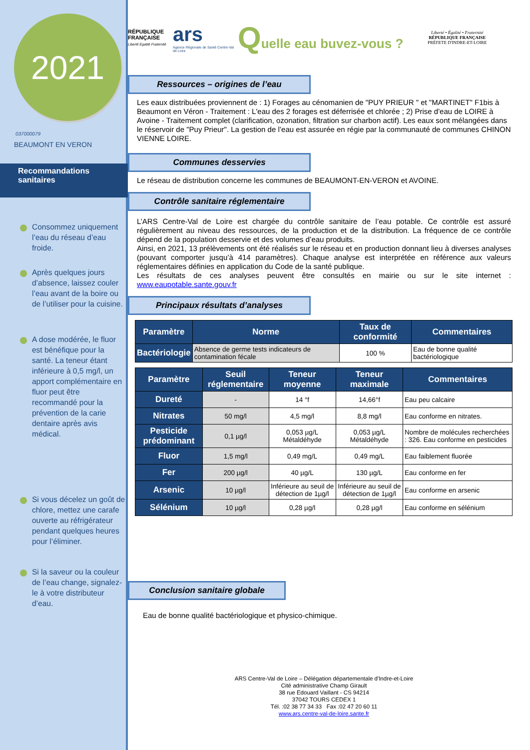2021
037000079
BEAUMONT EN VERON
Recommandations sanitaires
Consommez uniquement l’eau du réseau d’eau froide.
Après quelques jours d’absence, laissez couler l’eau avant de la boire ou de l’utiliser pour la cuisine.
A dose modérée, le fluor est bénéfique pour la santé. La teneur étant inférieure à 0,5 mg/l, un apport complémentaire en fluor peut être recommandé pour la prévention de la carie dentaire après avis médical.
Si vous décelez un goût de chlore, mettez une carafe ouverte au réfrigérateur pendant quelques heures pour l’éliminer.
Si la saveur ou la couleur de l’eau change, signalez-le à votre distributeur d’eau.
RÉPUBLIQUE FRANÇAISE
Liberté Égalité Fraternité
ars
Agence Régionale de Santé Centre-Val de Loire
Quelle eau buvez-vous ?
Liberté • Égalité • Fraternité
RÉPUBLIQUE FRANÇAISE
PRÉFETE D'INDRE-ET-LOIRE
Ressources – origines de l’eau
Les eaux distribuées proviennent de : 1) Forages au cénomanien de "PUY PRIEUR " et "MARTINET" F1bis à Beaumont en Véron - Traitement : L'eau des 2 forages est déferrisée et chlorée ; 2) Prise d'eau de LOIRE à Avoine - Traitement complet (clarification, ozonation, filtration sur charbon actif). Les eaux sont mélangées dans le réservoir de "Puy Prieur". La gestion de l’eau est assurée en régie par la communauté de communes CHINON VIENNE LOIRE.
Communes desservies
Le réseau de distribution concerne les communes de BEAUMONT-EN-VERON et AVOINE.
Contrôle sanitaire réglementaire
L’ARS Centre-Val de Loire est chargée du contrôle sanitaire de l’eau potable. Ce contrôle est assuré régulièrement au niveau des ressources, de la production et de la distribution. La fréquence de ce contrôle dépend de la population desservie et des volumes d’eau produits.
Ainsi, en 2021, 13 prélèvements ont été réalisés sur le réseau et en production donnant lieu à diverses analyses (pouvant comporter jusqu’à 414 paramètres). Chaque analyse est interprétée en référence aux valeurs réglementaires définies en application du Code de la santé publique.
Les résultats de ces analyses peuvent être consultés en mairie ou sur le site internet : www.eaupotable.sante.gouv.fr
Principaux résultats d’analyses
| Paramètre | Norme | Taux de conformité | Commentaires |
| --- | --- | --- | --- |
| Bactériologie | Absence de germe tests indicateurs de contamination fécale | 100 % | Eau de bonne qualité bactériologique |
| Paramètre | Seuil réglementaire | Teneur moyenne | Teneur maximale | Commentaires |
| --- | --- | --- | --- | --- |
| Dureté | - | 14 °f | 14,66°f | Eau peu calcaire |
| Nitrates | 50 mg/l | 4,5 mg/l | 8,8 mg/l | Eau conforme en nitrates. |
| Pesticide prédominant | 0,1 µg/l | 0,053 µg/L Métaldéhyde | 0,053 µg/L Métaldéhyde | Nombre de molécules recherchées : 326. Eau conforme en pesticides |
| Fluor | 1,5 mg/l | 0,49 mg/L | 0,49 mg/L | Eau faiblement fluorée |
| Fer | 200 µg/l | 40 µg/L | 130 µg/L | Eau conforme en fer |
| Arsenic | 10 µg/l | Inférieure au seuil de détection de 1µg/l | Inférieure au seuil de détection de 1µg/l | Eau conforme en arsenic |
| Sélénium | 10 µg/l | 0,28 µg/l | 0,28 µg/l | Eau conforme en sélénium |
Conclusion sanitaire globale
Eau de bonne qualité bactériologique et physico-chimique.
ARS Centre-Val de Loire – Délégation départementale d'Indre-et-Loire
Cité administrative Champ Girault
38 rue Edouard Vaillant - CS 94214
37042 TOURS CEDEX 1
Tél. :02 38 77 34 33 Fax :02 47 20 60 11
www.ars.centre-val-de-loire.sante.fr